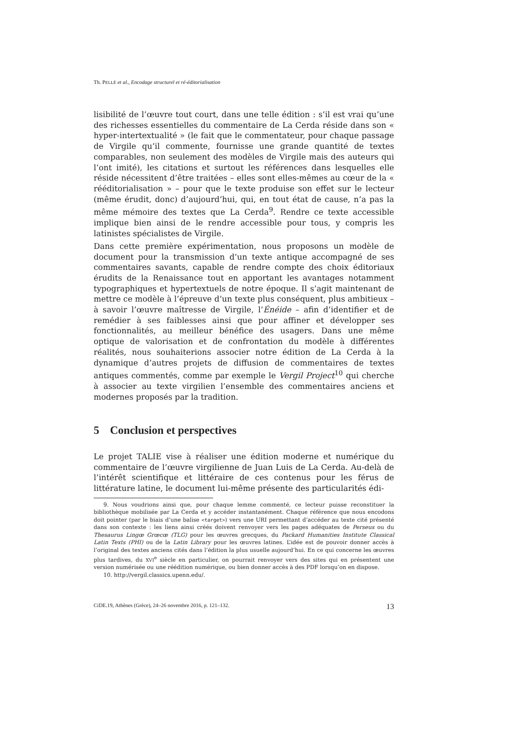Th. PELLÉ et al., Encodage structurel et ré-éditorialisation
lisibilité de l’œuvre tout court, dans une telle édition : s’il est vrai qu’une des richesses essentielles du commentaire de La Cerda réside dans son « hyper-intertextualité » (le fait que le commentateur, pour chaque passage de Virgile qu’il commente, fournisse une grande quantité de textes comparables, non seulement des modèles de Virgile mais des auteurs qui l’ont imité), les citations et surtout les références dans lesquelles elle réside nécessitent d’être traitées – elles sont elles-mêmes au cœur de la « rééditorialisation » – pour que le texte produise son effet sur le lecteur (même érudit, donc) d’aujourd’hui, qui, en tout état de cause, n’a pas la même mémoire des textes que La Cerda<sup>9</sup>. Rendre ce texte accessible implique bien ainsi de le rendre accessible pour tous, y compris les latinistes spécialistes de Virgile.
Dans cette première expérimentation, nous proposons un modèle de document pour la transmission d’un texte antique accompagné de ses commentaires savants, capable de rendre compte des choix éditoriaux érudits de la Renaissance tout en apportant les avantages notamment typographiques et hypertextuels de notre époque. Il s’agit maintenant de mettre ce modèle à l’épreuve d’un texte plus conséquent, plus ambitieux – à savoir l’œuvre maîtresse de Virgile, l’Énéide – afin d’identifier et de remédier à ses faiblesses ainsi que pour affiner et développer ses fonctionnalités, au meilleur bénéfice des usagers. Dans une même optique de valorisation et de confrontation du modèle à différentes réalités, nous souhaiterions associer notre édition de La Cerda à la dynamique d’autres projets de diffusion de commentaires de textes antiques commentés, comme par exemple le Vergil Project<sup>10</sup> qui cherche à associer au texte virgilien l’ensemble des commentaires anciens et modernes proposés par la tradition.
5 Conclusion et perspectives
Le projet TALIE vise à réaliser une édition moderne et numérique du commentaire de l’œuvre virgilienne de Juan Luis de La Cerda. Au-delà de l’intérêt scientifique et littéraire de ces contenus pour les férus de littérature latine, le document lui-même présente des particularités édi-
9. Nous voudrions ainsi que, pour chaque lemme commenté, ce lecteur puisse reconstituer la bibliothèque mobilisée par La Cerda et y accéder instantanément. Chaque référence que nous encodons doit pointer (par le biais d’une balise <target>) vers une URI permettant d’accéder au texte cité présenté dans son contexte : les liens ainsi créés doivent renvoyer vers les pages adéquates de Perseus ou du Thesaurus Lingœ Grœcœ (TLG) pour les œuvres grecques, du Packard Humanities Institute Classical Latin Texts (PHI) ou de la Latin Library pour les œuvres latines. L’idée est de pouvoir donner accès à l’original des textes anciens cités dans l’édition la plus usuelle aujourd’hui. En ce qui concerne les œuvres plus tardives, du XVI<sup>e</sup> siècle en particulier, on pourrait renvoyer vers des sites qui en présentent une version numérisée ou une réédition numérique, ou bien donner accès à des PDF lorsqu’on en dispose.
10. http://vergil.classics.upenn.edu/.
CiDE.19, Athènes (Grèce), 24–26 novembre 2016, p. 121–132. 13